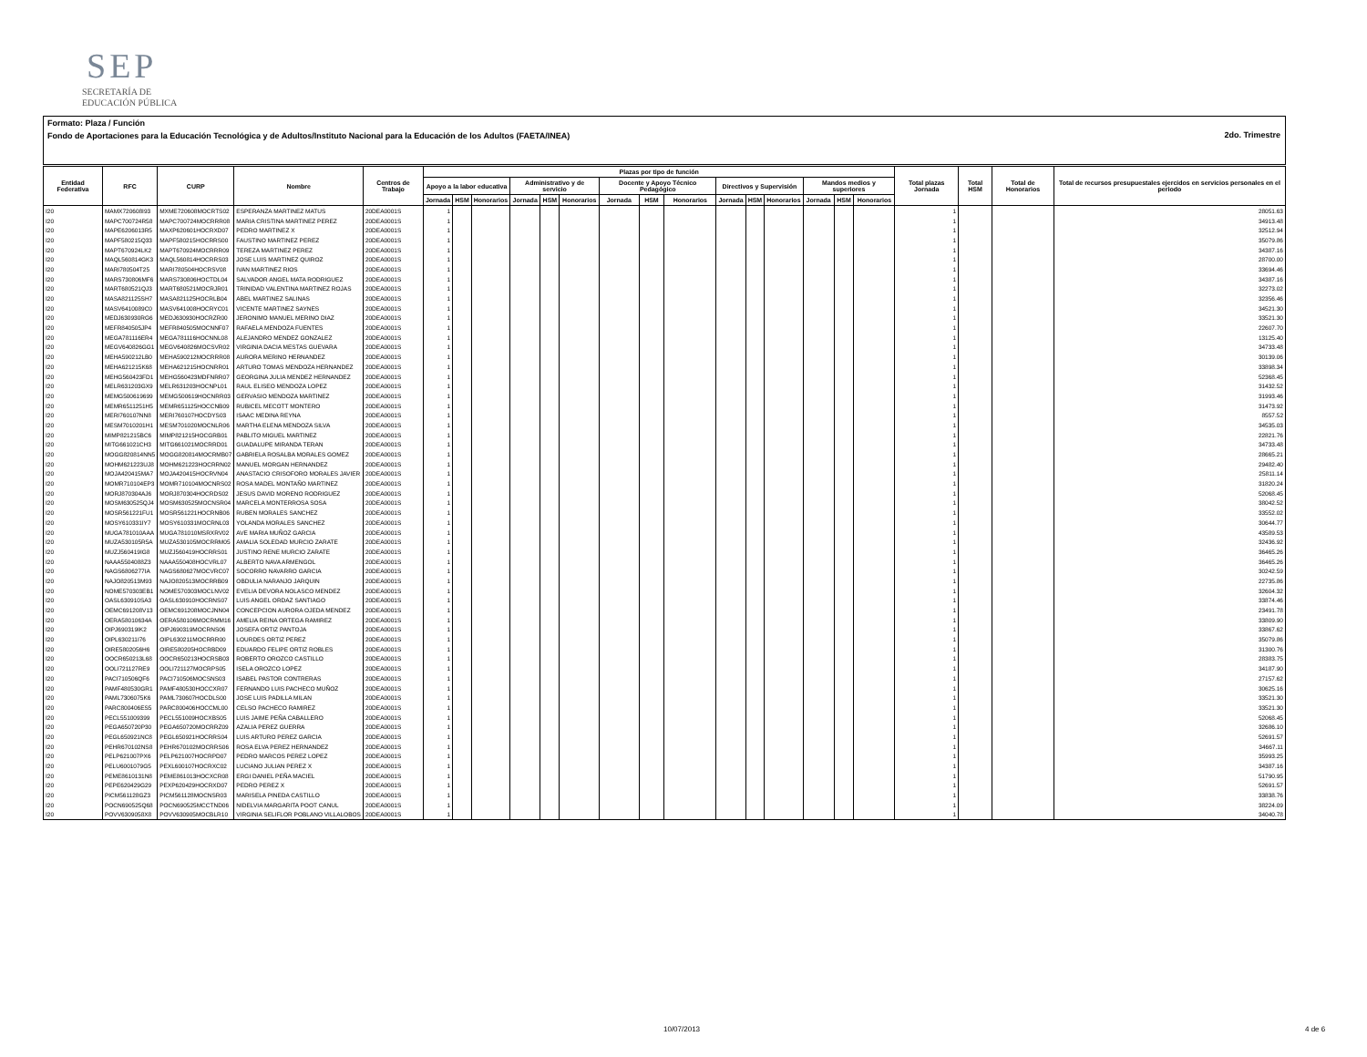SEP
SECRETARÍA DE
EDUCACIÓN PÚBLICA
Formato: Plaza / Función
Fondo de Aportaciones para la Educación Tecnológica y de Adultos/Instituto Nacional para la Educación de los Adultos (FAETA/INEA)
2do. Trimestre
| Entidad Federativa | RFC | CURP | Nombre | Centros de Trabajo | Plazas por tipo de función | | | | | | | | | | | | | | | Total plazas Jornada | Total HSM | Total de Honorarios | Total de recursos presupuestales ejercidos en servicios personales en el periodo |
| --- | --- | --- | --- | --- | --- | --- | --- | --- | --- | --- | --- | --- | --- | --- | --- | --- | --- | --- | --- | --- | --- | --- | --- |
| | | | | | Apoyo a la labor educativa | | | Administrativo y de servicio | | | Docente y Apoyo Técnico Pedagógico | | | Directivos y Supervisión | | | Mandos medios y superiores | | | | | | |
| | | | | | Jornada | HSM | Honorarios | Jornada | HSM | Honorarios | Jornada | HSM | Honorarios | Jornada | HSM | Honorarios | Jornada | HSM | Honorarios | | | | |
| I20 | MAMX720608I93 | MXME720608MOCRTS02 | ESPERANZA MARTINEZ MATUS | 20DEA0001S | 1 | | | | | | | | | | | | | | | 1 | | | 28051.63 |
| I20 | MAPC700724R58 | MAPC700724MOCRRR08 | MARIA CRISTINA MARTINEZ PEREZ | 20DEA0001S | 1 | | | | | | | | | | | | | | | 1 | | | 34913.48 |
| I20 | MAPE6206013R5 | MAXP620601HOCRXD07 | PEDRO MARTINEZ X | 20DEA0001S | 1 | | | | | | | | | | | | | | | 1 | | | 32512.94 |
| I20 | MAPF580215Q33 | MAPF580215HOCRRS00 | FAUSTINO MARTINEZ PEREZ | 20DEA0001S | 1 | | | | | | | | | | | | | | | 1 | | | 35079.86 |
| I20 | MAPT670924LK2 | MAPT670924MOCRRR09 | TEREZA MARTINEZ PEREZ | 20DEA0001S | 1 | | | | | | | | | | | | | | | 1 | | | 34387.16 |
| I20 | MAQL560814GK3 | MAQL560814HOCRRS03 | JOSE LUIS MARTINEZ QUIROZ | 20DEA0001S | 1 | | | | | | | | | | | | | | | 1 | | | 28700.00 |
| I20 | MARI780504T25 | MARI780504HOCRSV08 | IVAN MARTINEZ RIOS | 20DEA0001S | 1 | | | | | | | | | | | | | | | 1 | | | 33694.46 |
| I20 | MARS730806MF6 | MARS730806HOCTDL04 | SALVADOR ANGEL MATA RODRIGUEZ | 20DEA0001S | 1 | | | | | | | | | | | | | | | 1 | | | 34387.16 |
| I20 | MART680521QJ3 | MART680521MOCRJR01 | TRINIDAD VALENTINA MARTINEZ ROJAS | 20DEA0001S | 1 | | | | | | | | | | | | | | | 1 | | | 32273.02 |
| I20 | MASA821125SH7 | MASA821125HOCRLB04 | ABEL MARTINEZ SALINAS | 20DEA0001S | 1 | | | | | | | | | | | | | | | 1 | | | 32356.46 |
| I20 | MASV6410089C0 | MASV641008HOCRYC01 | VICENTE MARTINEZ SAYNES | 20DEA0001S | 1 | | | | | | | | | | | | | | | 1 | | | 34521.30 |
| I20 | MEDJ630930RG6 | MEDJ630930HOCRZR00 | JERONIMO MANUEL MERINO DIAZ | 20DEA0001S | 1 | | | | | | | | | | | | | | | 1 | | | 33521.30 |
| I20 | MEFR840505JP4 | MEFR840505MOCNNF07 | RAFAELA MENDOZA FUENTES | 20DEA0001S | 1 | | | | | | | | | | | | | | | 1 | | | 22607.70 |
| I20 | MEGA781116ER4 | MEGA781116HOCNNL08 | ALEJANDRO MENDEZ GONZALEZ | 20DEA0001S | 1 | | | | | | | | | | | | | | | 1 | | | 13125.40 |
| I20 | MEGV640826GG1 | MEGV640826MOCSVR02 | VIRGINIA DACIA MESTAS GUEVARA | 20DEA0001S | 1 | | | | | | | | | | | | | | | 1 | | | 34733.48 |
| I20 | MEHA590212LB0 | MEHA590212MOCRRR08 | AURORA MERINO HERNANDEZ | 20DEA0001S | 1 | | | | | | | | | | | | | | | 1 | | | 30139.06 |
| I20 | MEHA621215K68 | MEHA621215HOCNRR01 | ARTURO TOMAS MENDOZA HERNANDEZ | 20DEA0001S | 1 | | | | | | | | | | | | | | | 1 | | | 33898.34 |
| I20 | MEHG560423FD1 | MEHG560423MDFNRR07 | GEORGINA JULIA MENDEZ HERNANDEZ | 20DEA0001S | 1 | | | | | | | | | | | | | | | 1 | | | 52368.45 |
| I20 | MELR631203GX9 | MELR631203HOCNPL01 | RAUL ELISEO MENDOZA LOPEZ | 20DEA0001S | 1 | | | | | | | | | | | | | | | 1 | | | 31432.52 |
| I20 | MEMG500619699 | MEMG500619HOCNRR03 | GERVASIO MENDOZA MARTINEZ | 20DEA0001S | 1 | | | | | | | | | | | | | | | 1 | | | 31993.46 |
| I20 | MEMR6511251H5 | MEMR651125HOCCNB09 | RUBICEL MECOTT MONTERO | 20DEA0001S | 1 | | | | | | | | | | | | | | | 1 | | | 31473.92 |
| I20 | MERI760107NN8 | MERI760107HOCDYS03 | ISAAC MEDINA REYNA | 20DEA0001S | 1 | | | | | | | | | | | | | | | 1 | | | 8557.52 |
| I20 | MESM7010201H1 | MESM701020MOCNLR06 | MARTHA ELENA MENDOZA SILVA | 20DEA0001S | 1 | | | | | | | | | | | | | | | 1 | | | 34535.03 |
| I20 | MIMP821215BC6 | MIMP821215HOCGRB01 | PABLITO MIGUEL MARTINEZ | 20DEA0001S | 1 | | | | | | | | | | | | | | | 1 | | | 22821.76 |
| I20 | MITG661021CH3 | MITG661021MOCRRD01 | GUADALUPE MIRANDA TERAN | 20DEA0001S | 1 | | | | | | | | | | | | | | | 1 | | | 34733.48 |
| I20 | MOGG820814NN5 | MOGG820814MOCRMB07 | GABRIELA ROSALBA MORALES GOMEZ | 20DEA0001S | 1 | | | | | | | | | | | | | | | 1 | | | 28665.21 |
| I20 | MOHM621223UJ8 | MOHM621223HOCRRN02 | MANUEL MORGAN HERNANDEZ | 20DEA0001S | 1 | | | | | | | | | | | | | | | 1 | | | 29482.40 |
| I20 | MOJA420415MA7 | MOJA420415HOCRVN04 | ANASTACIO CRISOFORO MORALES JAVIER | 20DEA0001S | 1 | | | | | | | | | | | | | | | 1 | | | 25811.14 |
| I20 | MOMR710104EP3 | MOMR710104MOCNRS02 | ROSA MADEL MONTAÑO MARTINEZ | 20DEA0001S | 1 | | | | | | | | | | | | | | | 1 | | | 31820.24 |
| I20 | MORJ870304AJ6 | MORJ870304HOCRDS02 | JESUS DAVID MORENO RODRIGUEZ | 20DEA0001S | 1 | | | | | | | | | | | | | | | 1 | | | 52068.45 |
| I20 | MOSM630525QJ4 | MOSM630525MOCNSR04 | MARCELA MONTERROSA SOSA | 20DEA0001S | 1 | | | | | | | | | | | | | | | 1 | | | 38042.52 |
| I20 | MOSR561221FU1 | MOSR561221HOCRNB06 | RUBEN MORALES SANCHEZ | 20DEA0001S | 1 | | | | | | | | | | | | | | | 1 | | | 33552.02 |
| I20 | MOSY610331IY7 | MOSY610331MOCRNL03 | YOLANDA MORALES SANCHEZ | 20DEA0001S | 1 | | | | | | | | | | | | | | | 1 | | | 30644.77 |
| I20 | MUGA781010AAA | MUGA781010MSRXRV02 | AVE MARIA MUÑOZ GARCIA | 20DEA0001S | 1 | | | | | | | | | | | | | | | 1 | | | 43589.53 |
| I20 | MUZA530105R5A | MUZA530105MOCRRM05 | AMALIA SOLEDAD MURCIO ZARATE | 20DEA0001S | 1 | | | | | | | | | | | | | | | 1 | | | 32436.92 |
| I20 | MUZJ560419IG8 | MUZJ560419HOCRRS01 | JUSTINO RENE MURCIO ZARATE | 20DEA0001S | 1 | | | | | | | | | | | | | | | 1 | | | 36465.26 |
| I20 | NAAA5504088Z3 | NAAA550408HOCVRL07 | ALBERTO NAVA ARMENGOL | 20DEA0001S | 1 | | | | | | | | | | | | | | | 1 | | | 36465.26 |
| I20 | NAGS6806277IA | NAGS680627MOCVRC07 | SOCORRO NAVARRO GARCIA | 20DEA0001S | 1 | | | | | | | | | | | | | | | 1 | | | 30242.59 |
| I20 | NAJO820513M93 | NAJO820513MOCRRB09 | OBDULIA NARANJO JARQUIN | 20DEA0001S | 1 | | | | | | | | | | | | | | | 1 | | | 22735.86 |
| I20 | NOME570303EB1 | NOME570303MOCLNV02 | EVELIA DEVORA NOLASCO MENDEZ | 20DEA0001S | 1 | | | | | | | | | | | | | | | 1 | | | 32604.32 |
| I20 | OASL630910SA3 | OASL630910HOCRNS07 | LUIS ANGEL ORDAZ SANTIAGO | 20DEA0001S | 1 | | | | | | | | | | | | | | | 1 | | | 33874.46 |
| I20 | OEMC691208V13 | OEMC691208MOCJNN04 | CONCEPCION AURORA OJEDA MENDEZ | 20DEA0001S | 1 | | | | | | | | | | | | | | | 1 | | | 23491.78 |
| I20 | OERA58010634A | OERA580106MOCRMM16 | AMELIA REINA ORTEGA RAMIREZ | 20DEA0001S | 1 | | | | | | | | | | | | | | | 1 | | | 33809.90 |
| I20 | OIPJ690319IK2 | OIPJ690319MOCRNS06 | JOSEFA ORTIZ PANTOJA | 20DEA0001S | 1 | | | | | | | | | | | | | | | 1 | | | 33867.62 |
| I20 | OIPL630211I76 | OIPL630211MOCRRR00 | LOURDES ORTIZ PEREZ | 20DEA0001S | 1 | | | | | | | | | | | | | | | 1 | | | 35079.86 |
| I20 | OIRE5802056H6 | OIRE580205HOCRBD09 | EDUARDO FELIPE ORTIZ ROBLES | 20DEA0001S | 1 | | | | | | | | | | | | | | | 1 | | | 31300.76 |
| I20 | OOCR650213L68 | OOCR650213HOCRSB03 | ROBERTO OROZCO CASTILLO | 20DEA0001S | 1 | | | | | | | | | | | | | | | 1 | | | 28383.75 |
| I20 | OOLI721127RE9 | OOLI721127MOCRPS05 | ISELA OROZCO LOPEZ | 20DEA0001S | 1 | | | | | | | | | | | | | | | 1 | | | 34187.90 |
| I20 | PACI710506QF6 | PACI710506MOCSNS03 | ISABEL PASTOR CONTRERAS | 20DEA0001S | 1 | | | | | | | | | | | | | | | 1 | | | 27157.62 |
| I20 | PAMF480530GR1 | PAMF480530HOCCXR07 | FERNANDO LUIS PACHECO MUÑOZ | 20DEA0001S | 1 | | | | | | | | | | | | | | | 1 | | | 30625.16 |
| I20 | PAML7306075K6 | PAML730607HOCDLS00 | JOSE LUIS PADILLA MILAN | 20DEA0001S | 1 | | | | | | | | | | | | | | | 1 | | | 33521.30 |
| I20 | PARC800406ES5 | PARC800406HOCCML00 | CELSO PACHECO RAMIREZ | 20DEA0001S | 1 | | | | | | | | | | | | | | | 1 | | | 33521.30 |
| I20 | PECL551009399 | PECL551009HOCXBS05 | LUIS JAIME PEÑA CABALLERO | 20DEA0001S | 1 | | | | | | | | | | | | | | | 1 | | | 52068.45 |
| I20 | PEGA650720P30 | PEGA650720MOCRRZ09 | AZALIA PEREZ GUERRA | 20DEA0001S | 1 | | | | | | | | | | | | | | | 1 | | | 32686.10 |
| I20 | PEGL650921NC8 | PEGL650921HOCRRS04 | LUIS ARTURO PEREZ GARCIA | 20DEA0001S | 1 | | | | | | | | | | | | | | | 1 | | | 52691.57 |
| I20 | PEHR670102NS8 | PEHR670102MOCRRS06 | ROSA ELVA PEREZ HERNANDEZ | 20DEA0001S | 1 | | | | | | | | | | | | | | | 1 | | | 34667.11 |
| I20 | PELP621007PX6 | PELP621007HOCRPD07 | PEDRO MARCOS PEREZ LOPEZ | 20DEA0001S | 1 | | | | | | | | | | | | | | | 1 | | | 35993.25 |
| I20 | PELU6001079G5 | PEXL600107HOCRXC02 | LUCIANO JULIAN PEREZ X | 20DEA0001S | 1 | | | | | | | | | | | | | | | 1 | | | 34387.16 |
| I20 | PEME8610131N8 | PEME861013HOCXCR08 | ERGI DANIEL PEÑA MACIEL | 20DEA0001S | 1 | | | | | | | | | | | | | | | 1 | | | 51790.95 |
| I20 | PEPE620429G29 | PEXP620429HOCRXD07 | PEDRO PEREZ X | 20DEA0001S | 1 | | | | | | | | | | | | | | | 1 | | | 52691.57 |
| I20 | PICM561128GZ3 | PICM561128MOCNSR03 | MARISELA PINEDA CASTILLO | 20DEA0001S | 1 | | | | | | | | | | | | | | | 1 | | | 33838.76 |
| I20 | POCN690525Q68 | POCN690525MCCTND06 | NIDELVIA MARGARITA POOT CANUL | 20DEA0001S | 1 | | | | | | | | | | | | | | | 1 | | | 38224.09 |
| I20 | POVV6309058X8 | POVV630905MOCBLR10 | VIRGINIA SELIFLOR POBLANO VILLALOBOS | 20DEA0001S | 1 | | | | | | | | | | | | | | | 1 | | | 34040.78 |
10/07/2013 4 de 6